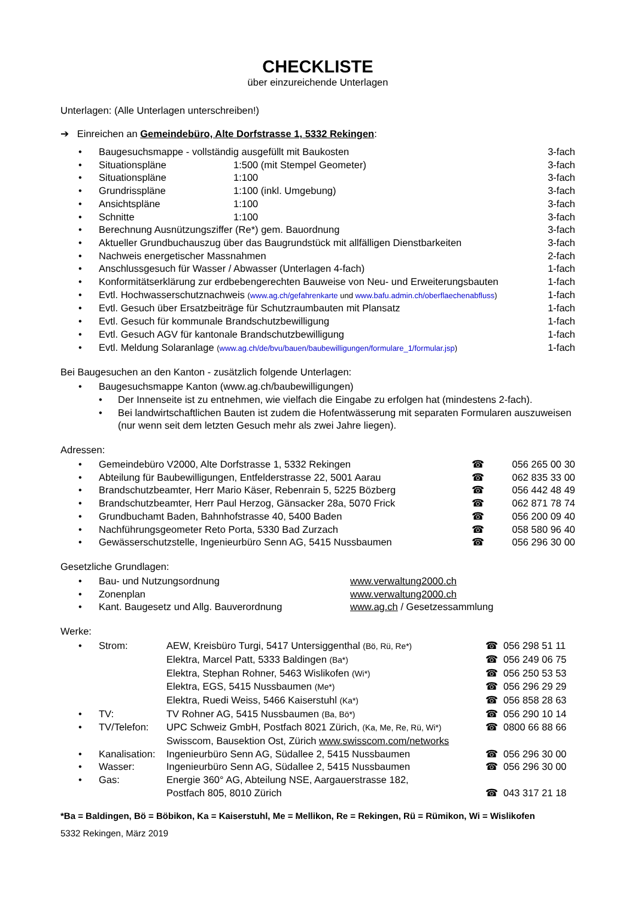CHECKLISTE
über einzureichende Unterlagen
Unterlagen: (Alle Unterlagen unterschreiben!)
➔ Einreichen an Gemeindebüro, Alte Dorfstrasse 1, 5332 Rekingen:
| • | Baugesuchsmappe - vollständig ausgefüllt mit Baukosten | | 3-fach |
| • | Situationspläne | 1:500 (mit Stempel Geometer) | 3-fach |
| • | Situationspläne | 1:100 | 3-fach |
| • | Grundrisspläne | 1:100 (inkl. Umgebung) | 3-fach |
| • | Ansichtspläne | 1:100 | 3-fach |
| • | Schnitte | 1:100 | 3-fach |
| • | Berechnung Ausnützungsziffer (Re*) gem. Bauordnung | | 3-fach |
| • | Aktueller Grundbuchauszug über das Baugrundstück mit allfälligen Dienstbarkeiten | | 3-fach |
| • | Nachweis energetischer Massnahmen | | 2-fach |
| • | Anschlussgesuch für Wasser / Abwasser (Unterlagen 4-fach) | | 1-fach |
| • | Konformitätserklärung zur erdbebengerechten Bauweise von Neu- und Erweiterungsbauten | | 1-fach |
| • | Evtl. Hochwasserschutznachweis ( www.ag.ch/gefahrenkarte und www.bafu.admin.ch/oberflaechenabfluss ) | | 1-fach |
| • | Evtl. Gesuch über Ersatzbeiträge für Schutzraumbauten mit Plansatz | | 1-fach |
| • | Evtl. Gesuch für kommunale Brandschutzbewilligung | | 1-fach |
| • | Evtl. Gesuch AGV für kantonale Brandschutzbewilligung | | 1-fach |
| • | Evtl. Meldung Solaranlage ( www.ag.ch/de/bvu/bauen/baubewilligungen/formulare_1/formular.jsp ) | | 1-fach |
Bei Baugesuchen an den Kanton - zusätzlich folgende Unterlagen:
| • | Baugesuchsmappe Kanton (www.ag.ch/baubewilligungen) | |
| | • | Der Innenseite ist zu entnehmen, wie vielfach die Eingabe zu erfolgen hat (mindestens 2-fach). |
| | • | Bei landwirtschaftlichen Bauten ist zudem die Hofentwässerung mit separaten Formularen auszuweisen (nur wenn seit dem letzten Gesuch mehr als zwei Jahre liegen). |
Adressen:
| • | Gemeindebüro V2000, Alte Dorfstrasse 1, 5332 Rekingen | ☎ | 056 265 00 30 |
| • | Abteilung für Baubewilligungen, Entfelderstrasse 22, 5001 Aarau | ☎ | 062 835 33 00 |
| • | Brandschutzbeamter, Herr Mario Käser, Rebenrain 5, 5225 Bözberg | ☎ | 056 442 48 49 |
| • | Brandschutzbeamter, Herr Paul Herzog, Gänsacker 28a, 5070 Frick | ☎ | 062 871 78 74 |
| • | Grundbuchamt Baden, Bahnhofstrasse 40, 5400 Baden | ☎ | 056 200 09 40 |
| • | Nachführungsgeometer Reto Porta, 5330 Bad Zurzach | ☎ | 058 580 96 40 |
| • | Gewässerschutzstelle, Ingenieurbüro Senn AG, 5415 Nussbaumen | ☎ | 056 296 30 00 |
Gesetzliche Grundlagen:
| • | Bau- und Nutzungsordnung | www.verwaltung2000.ch |
| • | Zonenplan | www.verwaltung2000.ch |
| • | Kant. Baugesetz und Allg. Bauverordnung | www.ag.ch / Gesetzessammlung |
Werke:
| • | Strom: | AEW, Kreisbüro Turgi, 5417 Untersiggenthal (Bö, Rü, Re*) | ☎ | 056 298 51 11 |
| | | Elektra, Marcel Patt, 5333 Baldingen (Ba*) | ☎ | 056 249 06 75 |
| | | Elektra, Stephan Rohner, 5463 Wislikofen (Wi*) | ☎ | 056 250 53 53 |
| | | Elektra, EGS, 5415 Nussbaumen (Me*) | ☎ | 056 296 29 29 |
| | | Elektra, Ruedi Weiss, 5466 Kaiserstuhl (Ka*) | ☎ | 056 858 28 63 |
| • | TV: | TV Rohner AG, 5415 Nussbaumen (Ba, Bö*) | ☎ | 056 290 10 14 |
| • | TV/Telefon: | UPC Schweiz GmbH, Postfach 8021 Zürich, (Ka, Me, Re, Rü, Wi*) | ☎ | 0800 66 88 66 |
| | | Swisscom, Bausektion Ost, Zürich www.swisscom.com/networks | | |
| • | Kanalisation: | Ingenieurbüro Senn AG, Südallee 2, 5415 Nussbaumen | ☎ | 056 296 30 00 |
| • | Wasser: | Ingenieurbüro Senn AG, Südallee 2, 5415 Nussbaumen | ☎ | 056 296 30 00 |
| • | Gas: | Energie 360° AG, Abteilung NSE, Aargauerstrasse 182, Postfach 805, 8010 Zürich | ☎ | 043 317 21 18 |
*Ba = Baldingen, Bö = Böbikon, Ka = Kaiserstuhl, Me = Mellikon, Re = Rekingen, Rü = Rümikon, Wi = Wislikofen
5332 Rekingen, März 2019